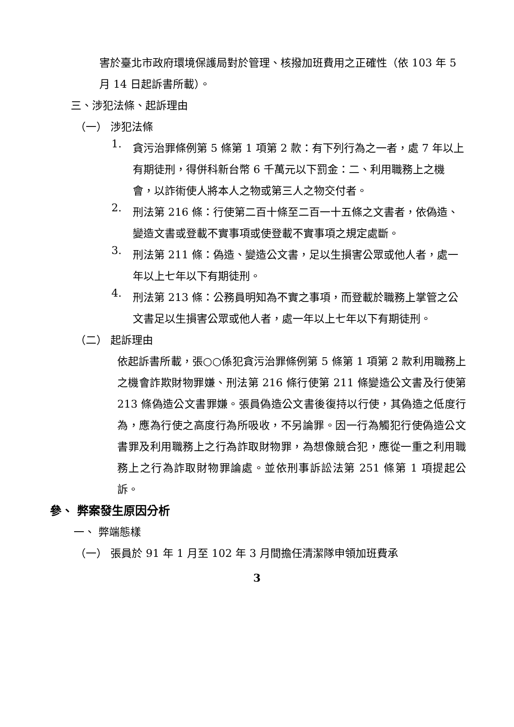害於臺北市政府環境保護局對於管理、核撥加班費用之正確性（依 103 年 5 月 14 日起訴書所載）。
三、涉犯法條、起訴理由
（一） 涉犯法條
1.
貪污治罪條例第 5 條第 1 項第 2 款：有下列行為之一者，處 7 年以上有期徒刑，得併科新台幣 6 千萬元以下罰金：二、利用職務上之機會，以詐術使人將本人之物或第三人之物交付者。
2.
刑法第 216 條：行使第二百十條至二百一十五條之文書者，依偽造、變造文書或登載不實事項或使登載不實事項之規定處斷。
3.
刑法第 211 條：偽造、變造公文書，足以生損害公眾或他人者，處一年以上七年以下有期徒刑。
4.
刑法第 213 條：公務員明知為不實之事項，而登載於職務上掌管之公文書足以生損害公眾或他人者，處一年以上七年以下有期徒刑。
（二） 起訴理由
依起訴書所載，張○○係犯貪污治罪條例第 5 條第 1 項第 2 款利用職務上之機會詐欺財物罪嫌、刑法第 216 條行使第 211 條變造公文書及行使第 213 條偽造公文書罪嫌。張員偽造公文書後復持以行使，其偽造之低度行為，應為行使之高度行為所吸收，不另論罪。因一行為觸犯行使偽造公文書罪及利用職務上之行為詐取財物罪，為想像競合犯，應從一重之利用職務上之行為詐取財物罪論處。並依刑事訴訟法第 251 條第 1 項提起公訴。
參、 弊案發生原因分析
一、 弊端態樣
（一） 張員於 91 年 1 月至 102 年 3 月間擔任清潔隊申領加班費承
3